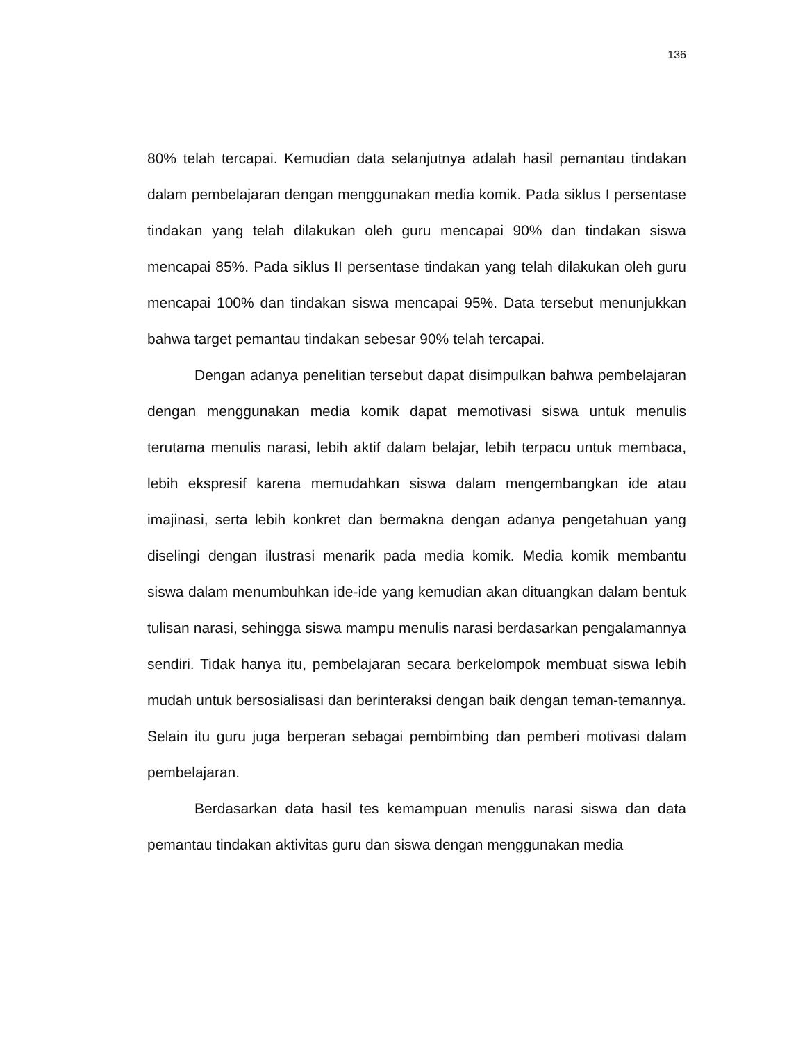136
80% telah tercapai. Kemudian data selanjutnya adalah hasil pemantau tindakan dalam pembelajaran dengan menggunakan media komik. Pada siklus I persentase tindakan yang telah dilakukan oleh guru mencapai 90% dan tindakan siswa mencapai 85%. Pada siklus II persentase tindakan yang telah dilakukan oleh guru mencapai 100% dan tindakan siswa mencapai 95%. Data tersebut menunjukkan bahwa target pemantau tindakan sebesar 90% telah tercapai.
Dengan adanya penelitian tersebut dapat disimpulkan bahwa pembelajaran dengan menggunakan media komik dapat memotivasi siswa untuk menulis terutama menulis narasi, lebih aktif dalam belajar, lebih terpacu untuk membaca, lebih ekspresif karena memudahkan siswa dalam mengembangkan ide atau imajinasi, serta lebih konkret dan bermakna dengan adanya pengetahuan yang diselingi dengan ilustrasi menarik pada media komik. Media komik membantu siswa dalam menumbuhkan ide-ide yang kemudian akan dituangkan dalam bentuk tulisan narasi, sehingga siswa mampu menulis narasi berdasarkan pengalamannya sendiri. Tidak hanya itu, pembelajaran secara berkelompok membuat siswa lebih mudah untuk bersosialisasi dan berinteraksi dengan baik dengan teman-temannya. Selain itu guru juga berperan sebagai pembimbing dan pemberi motivasi dalam pembelajaran.
Berdasarkan data hasil tes kemampuan menulis narasi siswa dan data pemantau tindakan aktivitas guru dan siswa dengan menggunakan media